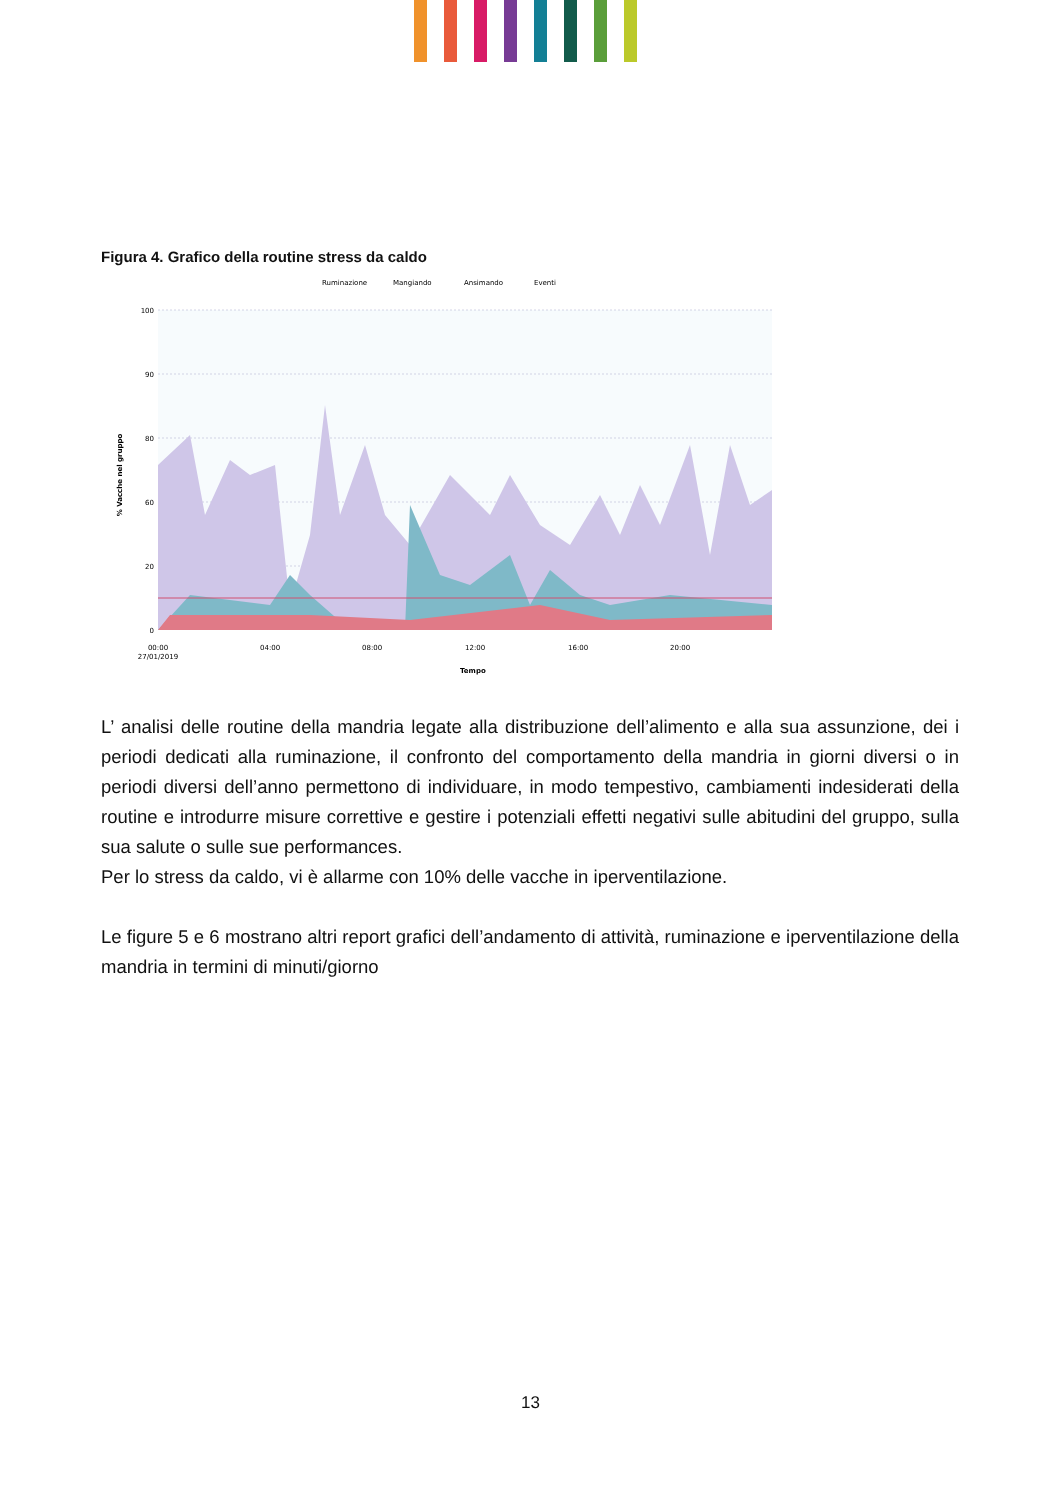Figura 4. Grafico della routine stress da caldo
Ruminazione
Mangiando
Ansimando
Eventi
100
90
80
60
20
0
00:00
27/01/2019
04:00
08:00
12:00
16:00
20:00
Tempo
% Vacche nel gruppo
L’ analisi delle routine della mandria legate alla distribuzione dell’alimento e alla sua assunzione, dei i periodi dedicati alla ruminazione, il confronto del comportamento della mandria in giorni diversi o in periodi diversi dell’anno permettono di individuare, in modo tempestivo, cambiamenti indesiderati della routine e introdurre misure correttive e gestire i potenziali effetti negativi sulle abitudini del gruppo, sulla sua salute o sulle sue performances.
Per lo stress da caldo, vi è allarme con 10% delle vacche in iperventilazione.
Le figure 5 e 6 mostrano altri report grafici dell’andamento di attività, ruminazione e iperventilazione della mandria in termini di minuti/giorno
13